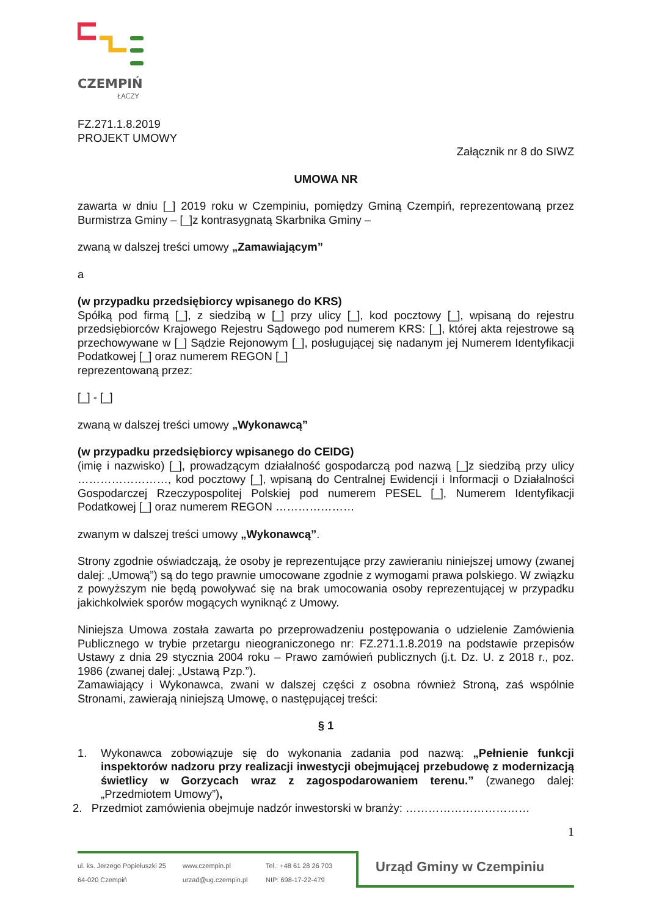CZEMPIŃ
ŁĄCZY
FZ.271.1.8.2019
PROJEKT UMOWY
Załącznik nr 8 do SIWZ
UMOWA NR
zawarta w dniu [_] 2019 roku w Czempiniu, pomiędzy Gminą Czempiń, reprezentowaną przez Burmistrza Gminy – [_]z kontrasygnatą Skarbnika Gminy –
zwaną w dalszej treści umowy „Zamawiającym”
a
(w przypadku przedsiębiorcy wpisanego do KRS)
Spółką pod firmą [_], z siedzibą w [_] przy ulicy [_], kod pocztowy [_], wpisaną do rejestru przedsiębiorców Krajowego Rejestru Sądowego pod numerem KRS: [_], której akta rejestrowe są przechowywane w [_] Sądzie Rejonowym [_], posługującej się nadanym jej Numerem Identyfikacji Podatkowej [_] oraz numerem REGON [_]
reprezentowaną przez:
[_] - [_]
zwaną w dalszej treści umowy „Wykonawcą”
(w przypadku przedsiębiorcy wpisanego do CEIDG)
(imię i nazwisko) [_], prowadzącym działalność gospodarczą pod nazwą [_]z siedzibą przy ulicy ……………………, kod pocztowy [_], wpisaną do Centralnej Ewidencji i Informacji o Działalności Gospodarczej Rzeczypospolitej Polskiej pod numerem PESEL [_], Numerem Identyfikacji Podatkowej [_] oraz numerem REGON …………………
zwanym w dalszej treści umowy „Wykonawcą”.
Strony zgodnie oświadczają, że osoby je reprezentujące przy zawieraniu niniejszej umowy (zwanej dalej: „Umową”) są do tego prawnie umocowane zgodnie z wymogami prawa polskiego. W związku z powyższym nie będą powoływać się na brak umocowania osoby reprezentującej w przypadku jakichkolwiek sporów mogących wyniknąć z Umowy.
Niniejsza Umowa została zawarta po przeprowadzeniu postępowania o udzielenie Zamówienia Publicznego w trybie przetargu nieograniczonego nr: FZ.271.1.8.2019 na podstawie przepisów Ustawy z dnia 29 stycznia 2004 roku – Prawo zamówień publicznych (j.t. Dz. U. z 2018 r., poz. 1986 (zwanej dalej: „Ustawą Pzp.”).
Zamawiający i Wykonawca, zwani w dalszej części z osobna również Stroną, zaś wspólnie Stronami, zawierają niniejszą Umowę, o następującej treści:
§ 1
1. Wykonawca zobowiązuje się do wykonania zadania pod nazwą: „Pełnienie funkcji inspektorów nadzoru przy realizacji inwestycji obejmującej przebudowę z modernizacją świetlicy w Gorzycach wraz z zagospodarowaniem terenu.” (zwanego dalej: „Przedmiotem Umowy”),
2. Przedmiot zamówienia obejmuje nadzór inwestorski w branży: ……………………………
1
ul. ks. Jerzego Popiełuszki 25
64-020 Czempiń
www.czempin.pl
urzad@ug.czempin.pl
Tel.: +48 61 28 26 703
NIP: 698-17-22-479
Urząd Gminy w Czempiniu